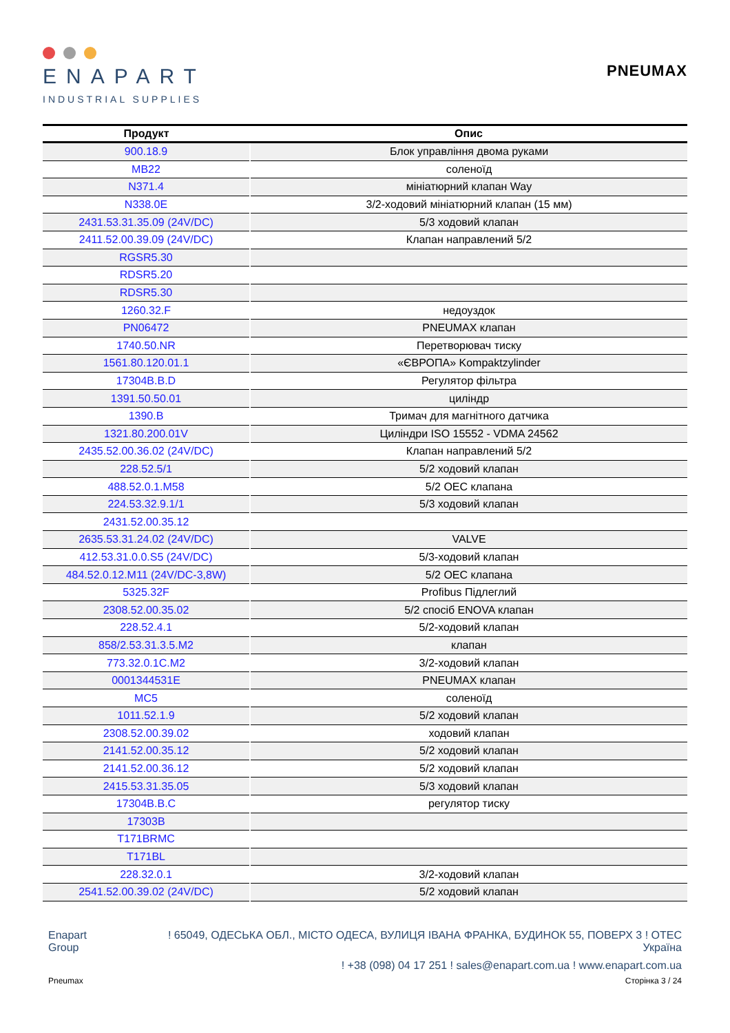ENAPART
INDUSTRIAL SUPPLIES
PNEUMAX
| Продукт | Опис |
| --- | --- |
| 900.18.9 | Блок управління двома руками |
| MB22 | соленоїд |
| N371.4 | мініатюрний клапан Way |
| N338.0E | 3/2-ходовий мініатюрний клапан (15 мм) |
| 2431.53.31.35.09 (24V/DC) | 5/3 ходовий клапан |
| 2411.52.00.39.09 (24V/DC) | Клапан направлений 5/2 |
| RGSR5.30 | |
| RDSR5.20 | |
| RDSR5.30 | |
| 1260.32.F | недоуздок |
| PN06472 | PNEUMAX клапан |
| 1740.50.NR | Перетворювач тиску |
| 1561.80.120.01.1 | «ЄВРОПА» Kompaktzylinder |
| 17304B.B.D | Регулятор фільтра |
| 1391.50.50.01 | циліндр |
| 1390.B | Тримач для магнітного датчика |
| 1321.80.200.01V | Циліндри ISO 15552 - VDMA 24562 |
| 2435.52.00.36.02 (24V/DC) | Клапан направлений 5/2 |
| 228.52.5/1 | 5/2 ходовий клапан |
| 488.52.0.1.M58 | 5/2 OEC клапана |
| 224.53.32.9.1/1 | 5/3 ходовий клапан |
| 2431.52.00.35.12 | |
| 2635.53.31.24.02 (24V/DC) | VALVE |
| 412.53.31.0.0.S5 (24V/DC) | 5/3-ходовий клапан |
| 484.52.0.12.M11 (24V/DC-3,8W) | 5/2 OEC клапана |
| 5325.32F | Profibus Підлеглий |
| 2308.52.00.35.02 | 5/2 спосіб ENOVA клапан |
| 228.52.4.1 | 5/2-ходовий клапан |
| 858/2.53.31.3.5.M2 | клапан |
| 773.32.0.1C.M2 | 3/2-ходовий клапан |
| 0001344531E | PNEUMAX клапан |
| MC5 | соленоїд |
| 1011.52.1.9 | 5/2 ходовий клапан |
| 2308.52.00.39.02 | ходовий клапан |
| 2141.52.00.35.12 | 5/2 ходовий клапан |
| 2141.52.00.36.12 | 5/2 ходовий клапан |
| 2415.53.31.35.05 | 5/3 ходовий клапан |
| 17304B.B.C | регулятор тиску |
| 17303B | |
| T171BRMC | |
| T171BL | |
| 228.32.0.1 | 3/2-ходовий клапан |
| 2541.52.00.39.02 (24V/DC) | 5/2 ходовий клапан |
Enapart
Group
! 65049, ОДЕСЬКА ОБЛ., МІСТО ОДЕСА, ВУЛИЦЯ ІВАНА ФРАНКА, БУДИНОК 55, ПОВЕРХ 3 ! ОТЕС
Україна
! +38 (098) 04 17 251 ! sales@enapart.com.ua ! www.enapart.com.ua
Pneumax Сторінка 3 / 24